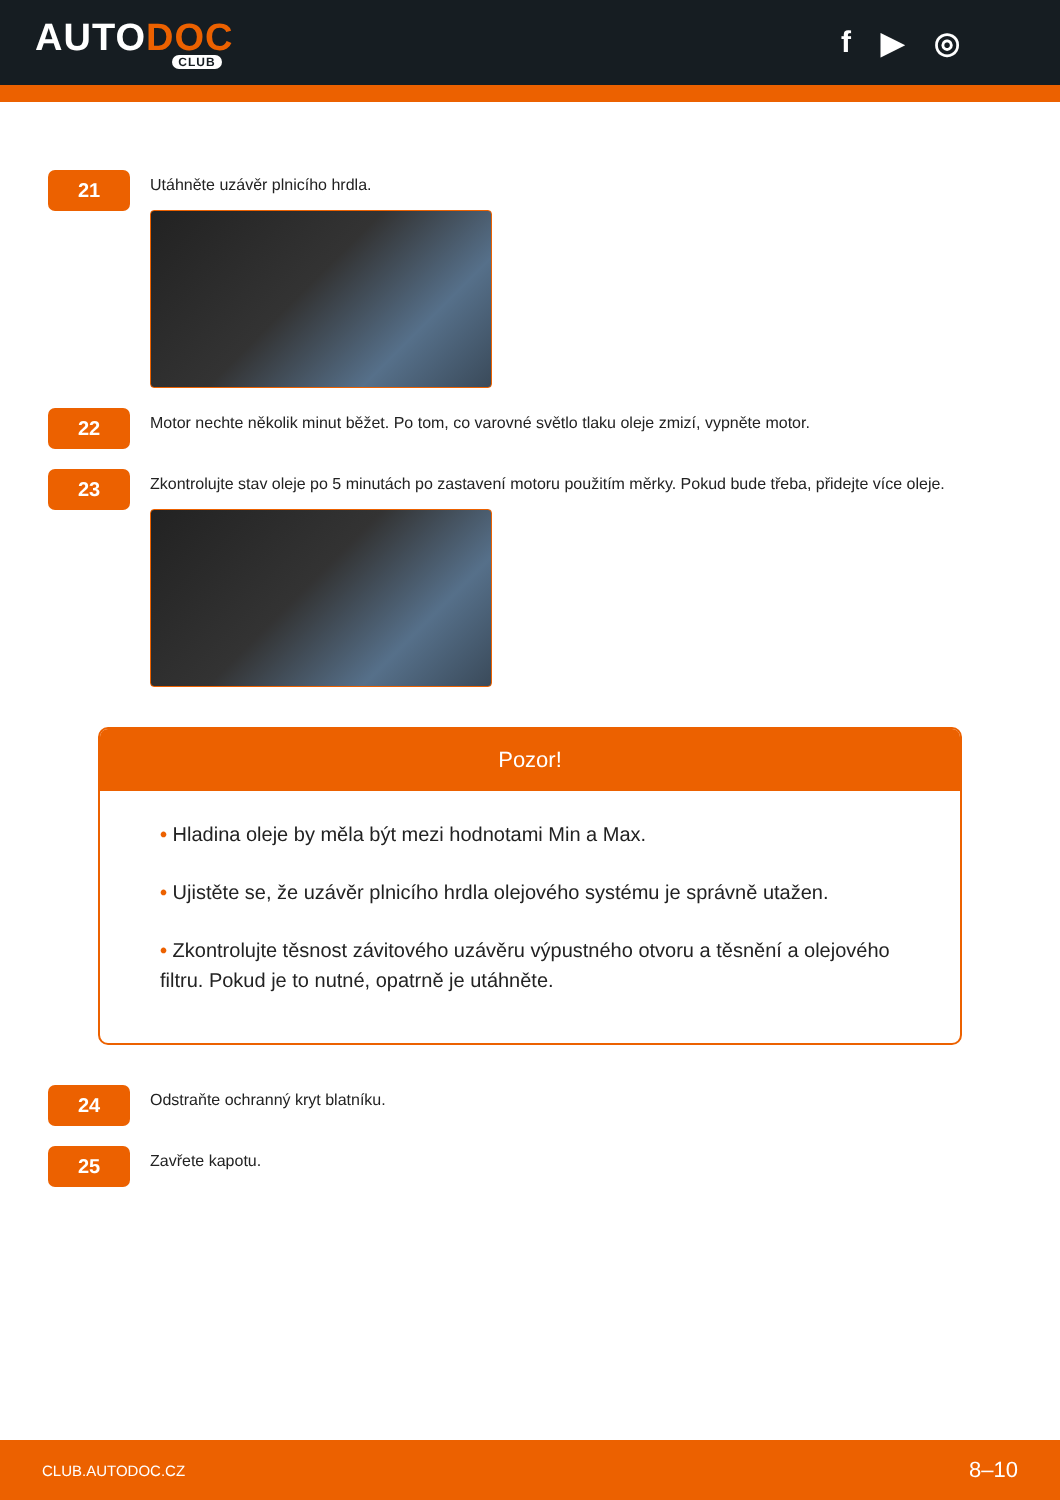AUTODOC
CLUB
f ▶ ◎
21
Utáhněte uzávěr plnicího hrdla.
22
Motor nechte několik minut běžet. Po tom, co varovné světlo tlaku oleje zmizí, vypněte motor.
23
Zkontrolujte stav oleje po 5 minutách po zastavení motoru použitím měrky. Pokud bude třeba, přidejte více oleje.
Pozor!
• Hladina oleje by měla být mezi hodnotami Min a Max.
• Ujistěte se, že uzávěr plnicího hrdla olejového systému je správně utažen.
• Zkontrolujte těsnost závitového uzávěru výpustného otvoru a těsnění a olejového filtru. Pokud je to nutné, opatrně je utáhněte.
24
Odstraňte ochranný kryt blatníku.
25
Zavřete kapotu.
CLUB.AUTODOC.CZ 8–10